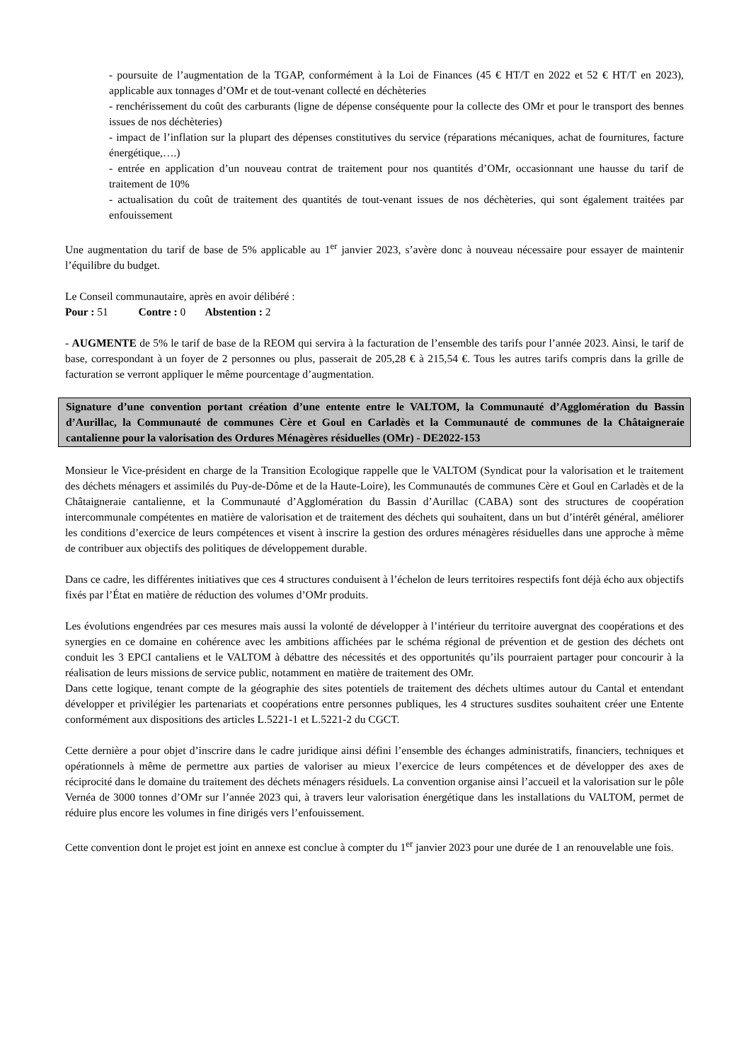- poursuite de l’augmentation de la TGAP, conformément à la Loi de Finances (45 € HT/T en 2022 et 52 € HT/T en 2023), applicable aux tonnages d’OMr et de tout-venant collecté en déchèteries
- renchérissement du coût des carburants (ligne de dépense conséquente pour la collecte des OMr et pour le transport des bennes issues de nos déchèteries)
- impact de l’inflation sur la plupart des dépenses constitutives du service (réparations mécaniques, achat de fournitures, facture énergétique,….)
- entrée en application d’un nouveau contrat de traitement pour nos quantités d’OMr, occasionnant une hausse du tarif de traitement de 10%
- actualisation du coût de traitement des quantités de tout-venant issues de nos déchèteries, qui sont également traitées par enfouissement
Une augmentation du tarif de base de 5% applicable au 1<sup>er</sup> janvier 2023, s’avère donc à nouveau nécessaire pour essayer de maintenir l’équilibre du budget.
Le Conseil communautaire, après en avoir délibéré :
Pour : 51 Contre : 0 Abstention : 2
- AUGMENTE de 5% le tarif de base de la REOM qui servira à la facturation de l’ensemble des tarifs pour l’année 2023. Ainsi, le tarif de base, correspondant à un foyer de 2 personnes ou plus, passerait de 205,28 € à 215,54 €. Tous les autres tarifs compris dans la grille de facturation se verront appliquer le même pourcentage d’augmentation.
Signature d’une convention portant création d’une entente entre le VALTOM, la Communauté d’Agglomération du Bassin d’Aurillac, la Communauté de communes Cère et Goul en Carladès et la Communauté de communes de la Châtaigneraie cantalienne pour la valorisation des Ordures Ménagères résiduelles (OMr) - DE2022-153
Monsieur le Vice-président en charge de la Transition Ecologique rappelle que le VALTOM (Syndicat pour la valorisation et le traitement des déchets ménagers et assimilés du Puy-de-Dôme et de la Haute-Loire), les Communautés de communes Cère et Goul en Carladès et de la Châtaigneraie cantalienne, et la Communauté d’Agglomération du Bassin d’Aurillac (CABA) sont des structures de coopération intercommunale compétentes en matière de valorisation et de traitement des déchets qui souhaitent, dans un but d’intérêt général, améliorer les conditions d’exercice de leurs compétences et visent à inscrire la gestion des ordures ménagères résiduelles dans une approche à même de contribuer aux objectifs des politiques de développement durable.
Dans ce cadre, les différentes initiatives que ces 4 structures conduisent à l’échelon de leurs territoires respectifs font déjà écho aux objectifs fixés par l’État en matière de réduction des volumes d’OMr produits.
Les évolutions engendrées par ces mesures mais aussi la volonté de développer à l’intérieur du territoire auvergnat des coopérations et des synergies en ce domaine en cohérence avec les ambitions affichées par le schéma régional de prévention et de gestion des déchets ont conduit les 3 EPCI cantaliens et le VALTOM à débattre des nécessités et des opportunités qu’ils pourraient partager pour concourir à la réalisation de leurs missions de service public, notamment en matière de traitement des OMr.
Dans cette logique, tenant compte de la géographie des sites potentiels de traitement des déchets ultimes autour du Cantal et entendant développer et privilégier les partenariats et coopérations entre personnes publiques, les 4 structures susdites souhaitent créer une Entente conformément aux dispositions des articles L.5221-1 et L.5221-2 du CGCT.
Cette dernière a pour objet d’inscrire dans le cadre juridique ainsi défini l’ensemble des échanges administratifs, financiers, techniques et opérationnels à même de permettre aux parties de valoriser au mieux l’exercice de leurs compétences et de développer des axes de réciprocité dans le domaine du traitement des déchets ménagers résiduels. La convention organise ainsi l’accueil et la valorisation sur le pôle Vernéa de 3000 tonnes d’OMr sur l’année 2023 qui, à travers leur valorisation énergétique dans les installations du VALTOM, permet de réduire plus encore les volumes in fine dirigés vers l’enfouissement.
Cette convention dont le projet est joint en annexe est conclue à compter du 1<sup>er</sup> janvier 2023 pour une durée de 1 an renouvelable une fois.